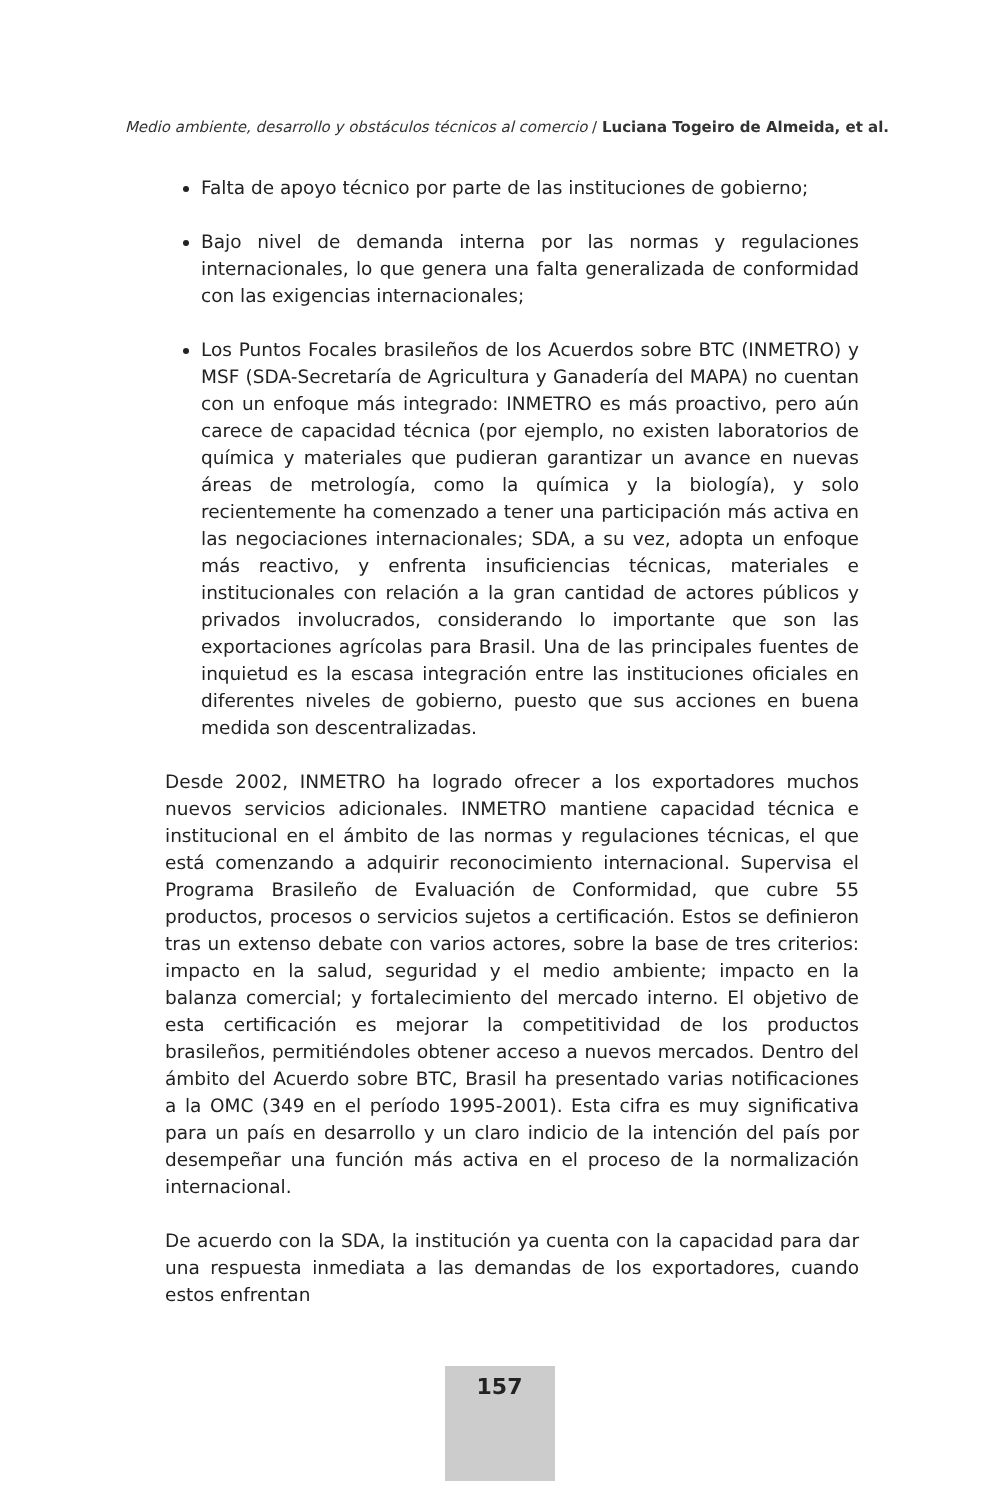Medio ambiente, desarrollo y obstáculos técnicos al comercio / Luciana Togeiro de Almeida, et al.
Falta de apoyo técnico por parte de las instituciones de gobierno;
Bajo nivel de demanda interna por las normas y regulaciones internacionales, lo que genera una falta generalizada de conformidad con las exigencias internacionales;
Los Puntos Focales brasileños de los Acuerdos sobre BTC (INMETRO) y MSF (SDA-Secretaría de Agricultura y Ganadería del MAPA) no cuentan con un enfoque más integrado: INMETRO es más proactivo, pero aún carece de capacidad técnica (por ejemplo, no existen laboratorios de química y materiales que pudieran garantizar un avance en nuevas áreas de metrología, como la química y la biología), y solo recientemente ha comenzado a tener una participación más activa en las negociaciones internacionales; SDA, a su vez, adopta un enfoque más reactivo, y enfrenta insuficiencias técnicas, materiales e institucionales con relación a la gran cantidad de actores públicos y privados involucrados, considerando lo importante que son las exportaciones agrícolas para Brasil. Una de las principales fuentes de inquietud es la escasa integración entre las instituciones oficiales en diferentes niveles de gobierno, puesto que sus acciones en buena medida son descentralizadas.
Desde 2002, INMETRO ha logrado ofrecer a los exportadores muchos nuevos servicios adicionales. INMETRO mantiene capacidad técnica e institucional en el ámbito de las normas y regulaciones técnicas, el que está comenzando a adquirir reconocimiento internacional. Supervisa el Programa Brasileño de Evaluación de Conformidad, que cubre 55 productos, procesos o servicios sujetos a certificación. Estos se definieron tras un extenso debate con varios actores, sobre la base de tres criterios: impacto en la salud, seguridad y el medio ambiente; impacto en la balanza comercial; y fortalecimiento del mercado interno. El objetivo de esta certificación es mejorar la competitividad de los productos brasileños, permitiéndoles obtener acceso a nuevos mercados. Dentro del ámbito del Acuerdo sobre BTC, Brasil ha presentado varias notificaciones a la OMC (349 en el período 1995-2001). Esta cifra es muy significativa para un país en desarrollo y un claro indicio de la intención del país por desempeñar una función más activa en el proceso de la normalización internacional.
De acuerdo con la SDA, la institución ya cuenta con la capacidad para dar una respuesta inmediata a las demandas de los exportadores, cuando estos enfrentan
157